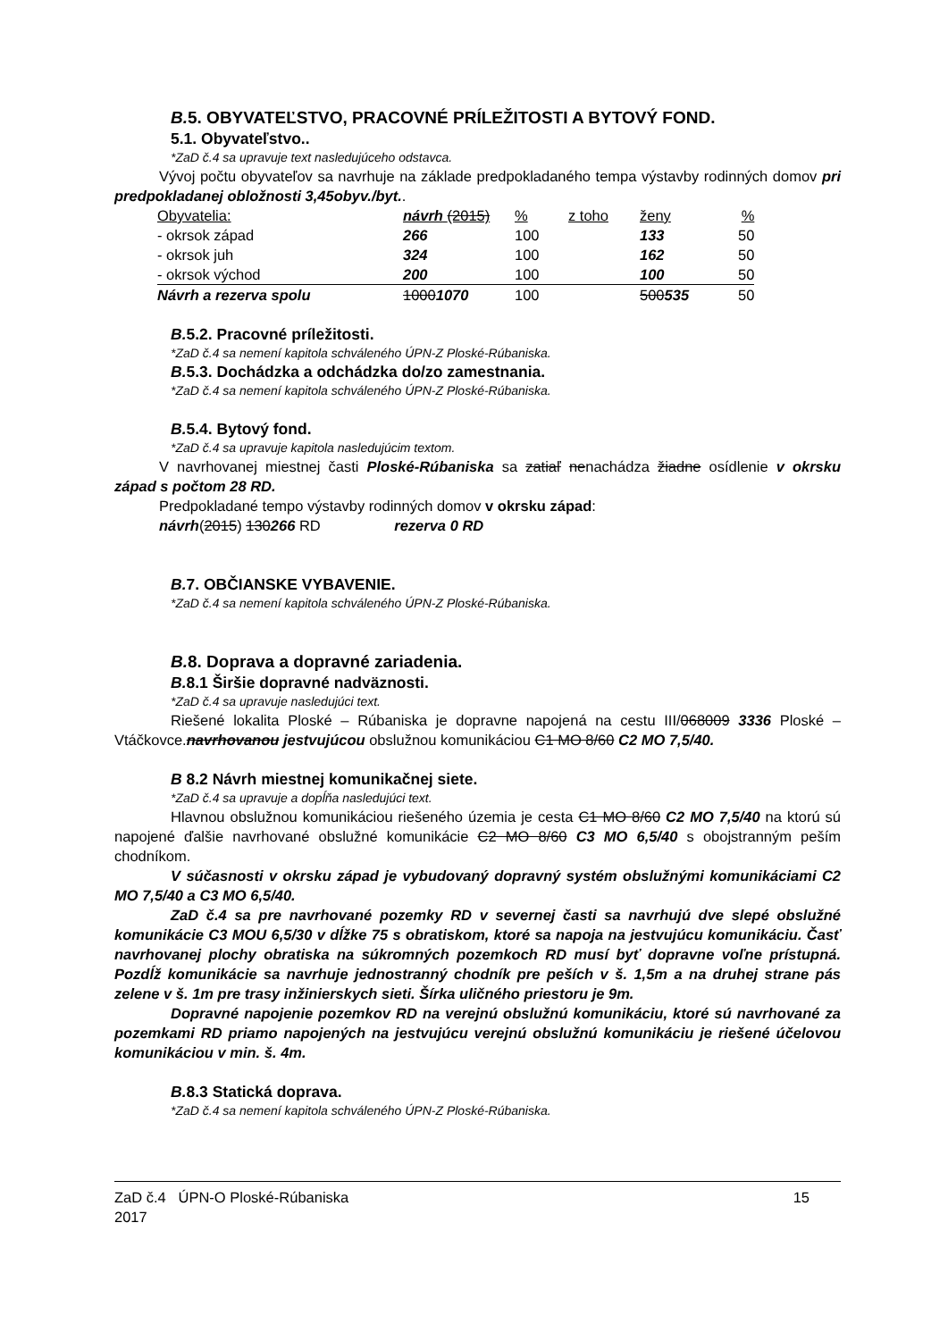B. 5. OBYVATEĽSTVO, PRACOVNÉ PRÍLEŽITOSTI A BYTOVÝ FOND.
5.1. Obyvateľstvo..
*ZaD č.4 sa upravuje text nasledujúceho odstavca.
Vývoj počtu obyvateľov sa navrhuje na základe predpokladaného tempa výstavby rodinných domov pri predpokladanej obložnosti 3,45obyv./byt..
| Obyvatelia: | návrh (2015) | % | z toho | ženy | % |
| - okrsok západ | 266 | 100 | | 133 | 50 |
| - okrsok juh | 324 | 100 | | 162 | 50 |
| - okrsok východ | 200 | 100 | | 100 | 50 |
| Návrh a rezerva spolu | 1000 1070 | 100 | | 500 535 | 50 |
B. 5.2. Pracovné príležitosti.
*ZaD č.4 sa nemení kapitola schváleného ÚPN-Z Ploské-Rúbaniska.
B. 5.3. Dochádzka a odchádzka do/zo zamestnania.
*ZaD č.4 sa nemení kapitola schváleného ÚPN-Z Ploské-Rúbaniska.
B. 5.4. Bytový fond.
*ZaD č.4 sa upravuje kapitola nasledujúcim textom.
V navrhovanej miestnej časti Ploské-Rúbaniska sa zatiaľ nenachádza žiadne osídlenie v okrsku západ s počtom 28 RD.
Predpokladané tempo výstavby rodinných domov v okrsku západ:
návrh(2015) 130266 RD rezerva 0 RD
B. 7. OBČIANSKE VYBAVENIE.
*ZaD č.4 sa nemení kapitola schváleného ÚPN-Z Ploské-Rúbaniska.
B. 8. Doprava a dopravné zariadenia.
B. 8.1 Širšie dopravné nadväznosti.
*ZaD č.4 sa upravuje nasledujúci text.
Riešené lokalita Ploské – Rúbaniska je dopravne napojená na cestu III/068009 3336 Ploské – Vtáčkovce.navrhovanou jestvujúcou obslužnou komunikáciou C1 MO 8/60 C2 MO 7,5/40.
B 8.2 Návrh miestnej komunikačnej siete.
*ZaD č.4 sa upravuje a dopĺňa nasledujúci text.
Hlavnou obslužnou komunikáciou riešeného územia je cesta C1 MO 8/60 C2 MO 7,5/40 na ktorú sú napojené ďalšie navrhované obslužné komunikácie C2 MO 8/60 C3 MO 6,5/40 s obojstranným peším chodníkom.
V súčasnosti v okrsku západ je vybudovaný dopravný systém obslužnými komunikáciami C2 MO 7,5/40 a C3 MO 6,5/40.
ZaD č.4 sa pre navrhované pozemky RD v severnej časti sa navrhujú dve slepé obslužné komunikácie C3 MOU 6,5/30 v dĺžke 75 s obratiskom, ktoré sa napoja na jestvujúcu komunikáciu. Časť navrhovanej plochy obratiska na súkromných pozemkoch RD musí byť dopravne voľne prístupná. Pozdĺž komunikácie sa navrhuje jednostranný chodník pre peších v š. 1,5m a na druhej strane pás zelene v š. 1m pre trasy inžinierskych sieti. Šírka uličného priestoru je 9m.
Dopravné napojenie pozemkov RD na verejnú obslužnú komunikáciu, ktoré sú navrhované za pozemkami RD priamo napojených na jestvujúcu verejnú obslužnú komunikáciu je riešené účelovou komunikáciou v min. š. 4m.
B. 8.3 Statická doprava.
*ZaD č.4 sa nemení kapitola schváleného ÚPN-Z Ploské-Rúbaniska.
ZaD č.4 ÚPN-O Ploské-Rúbaniska
2017
15